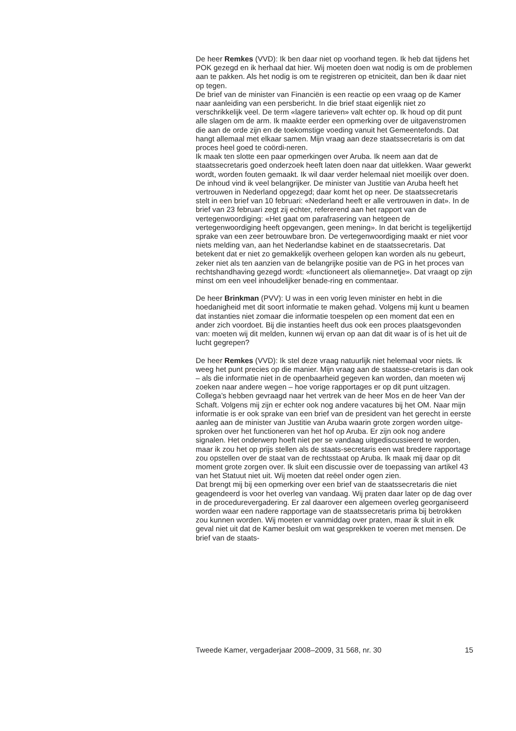De heer Remkes (VVD): Ik ben daar niet op voorhand tegen. Ik heb dat tijdens het POK gezegd en ik herhaal dat hier. Wij moeten doen wat nodig is om de problemen aan te pakken. Als het nodig is om te registreren op etniciteit, dan ben ik daar niet op tegen.
De brief van de minister van Financiën is een reactie op een vraag op de Kamer naar aanleiding van een persbericht. In die brief staat eigenlijk niet zo verschrikkelijk veel. De term «lagere tarieven» valt echter op. Ik houd op dit punt alle slagen om de arm. Ik maakte eerder een opmerking over de uitgavenstromen die aan de orde zijn en de toekomstige voeding vanuit het Gemeentefonds. Dat hangt allemaal met elkaar samen. Mijn vraag aan deze staatssecretaris is om dat proces heel goed te coördi-neren.
Ik maak ten slotte een paar opmerkingen over Aruba. Ik neem aan dat de staatssecretaris goed onderzoek heeft laten doen naar dat uitlekken. Waar gewerkt wordt, worden fouten gemaakt. Ik wil daar verder helemaal niet moeilijk over doen. De inhoud vind ik veel belangrijker. De minister van Justitie van Aruba heeft het vertrouwen in Nederland opgezegd; daar komt het op neer. De staatssecretaris stelt in een brief van 10 februari: «Nederland heeft er alle vertrouwen in dat». In de brief van 23 februari zegt zij echter, refererend aan het rapport van de vertegenwoordiging: «Het gaat om parafrasering van hetgeen de vertegenwoordiging heeft opgevangen, geen mening». In dat bericht is tegelijkertijd sprake van een zeer betrouwbare bron. De vertegenwoordiging maakt er niet voor niets melding van, aan het Nederlandse kabinet en de staatssecretaris. Dat betekent dat er niet zo gemakkelijk overheen gelopen kan worden als nu gebeurt, zeker niet als ten aanzien van de belangrijke positie van de PG in het proces van rechtshandhaving gezegd wordt: «functioneert als oliemannetje». Dat vraagt op zijn minst om een veel inhoudelijker benade-ring en commentaar.
De heer Brinkman (PVV): U was in een vorig leven minister en hebt in die hoedanigheid met dit soort informatie te maken gehad. Volgens mij kunt u beamen dat instanties niet zomaar die informatie toespelen op een moment dat een en ander zich voordoet. Bij die instanties heeft dus ook een proces plaatsgevonden van: moeten wij dit melden, kunnen wij ervan op aan dat dit waar is of is het uit de lucht gegrepen?
De heer Remkes (VVD): Ik stel deze vraag natuurlijk niet helemaal voor niets. Ik weeg het punt precies op die manier. Mijn vraag aan de staatsse-cretaris is dan ook – als die informatie niet in de openbaarheid gegeven kan worden, dan moeten wij zoeken naar andere wegen – hoe vorige rapportages er op dit punt uitzagen. Collega’s hebben gevraagd naar het vertrek van de heer Mos en de heer Van der Schaft. Volgens mij zijn er echter ook nog andere vacatures bij het OM. Naar mijn informatie is er ook sprake van een brief van de president van het gerecht in eerste aanleg aan de minister van Justitie van Aruba waarin grote zorgen worden uitge-sproken over het functioneren van het hof op Aruba. Er zijn ook nog andere signalen. Het onderwerp hoeft niet per se vandaag uitgediscussieerd te worden, maar ik zou het op prijs stellen als de staats-secretaris een wat bredere rapportage zou opstellen over de staat van de rechtsstaat op Aruba. Ik maak mij daar op dit moment grote zorgen over. Ik sluit een discussie over de toepassing van artikel 43 van het Statuut niet uit. Wij moeten dat reëel onder ogen zien.
Dat brengt mij bij een opmerking over een brief van de staatssecretaris die niet geagendeerd is voor het overleg van vandaag. Wij praten daar later op de dag over in de procedurevergadering. Er zal daarover een algemeen overleg georganiseerd worden waar een nadere rapportage van de staatssecretaris prima bij betrokken zou kunnen worden. Wij moeten er vanmiddag over praten, maar ik sluit in elk geval niet uit dat de Kamer besluit om wat gesprekken te voeren met mensen. De brief van de staats-
Tweede Kamer, vergaderjaar 2008–2009, 31 568, nr. 30 15